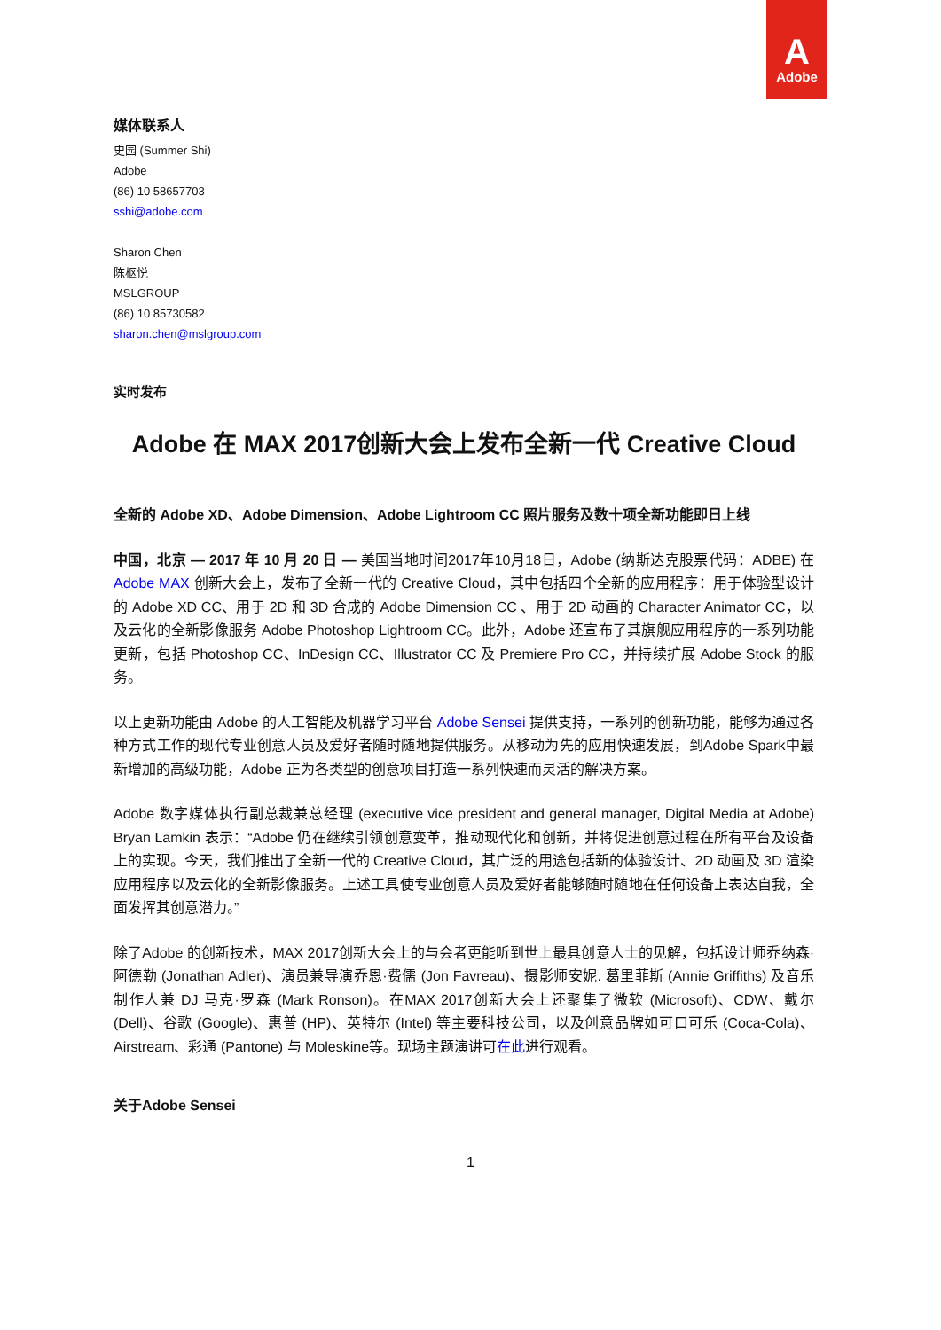A
Adobe
媒体联系人
史园 (Summer Shi)
Adobe
(86) 10 58657703
sshi@adobe.com
Sharon Chen
陈枢悦
MSLGROUP
(86) 10 85730582
sharon.chen@mslgroup.com
实时发布
Adobe 在 MAX 2017创新大会上发布全新一代 Creative Cloud
全新的 Adobe XD、Adobe Dimension、Adobe Lightroom CC 照片服务及数十项全新功能即日上线
中国，北京 — 2017 年 10 月 20 日 — 美国当地时间2017年10月18日，Adobe (纳斯达克股票代码：ADBE) 在 Adobe MAX 创新大会上，发布了全新一代的 Creative Cloud，其中包括四个全新的应用程序：用于体验型设计的 Adobe XD CC、用于 2D 和 3D 合成的 Adobe Dimension CC 、用于 2D 动画的 Character Animator CC，以及云化的全新影像服务 Adobe Photoshop Lightroom CC。此外，Adobe 还宣布了其旗舰应用程序的一系列功能更新，包括 Photoshop CC、InDesign CC、Illustrator CC 及 Premiere Pro CC，并持续扩展 Adobe Stock 的服务。
以上更新功能由 Adobe 的人工智能及机器学习平台 Adobe Sensei 提供支持，一系列的创新功能，能够为通过各种方式工作的现代专业创意人员及爱好者随时随地提供服务。从移动为先的应用快速发展，到Adobe Spark中最新增加的高级功能，Adobe 正为各类型的创意项目打造一系列快速而灵活的解决方案。
Adobe 数字媒体执行副总裁兼总经理 (executive vice president and general manager, Digital Media at Adobe) Bryan Lamkin 表示：“Adobe 仍在继续引领创意变革，推动现代化和创新，并将促进创意过程在所有平台及设备上的实现。今天，我们推出了全新一代的 Creative Cloud，其广泛的用途包括新的体验设计、2D 动画及 3D 渲染应用程序以及云化的全新影像服务。上述工具使专业创意人员及爱好者能够随时随地在任何设备上表达自我，全面发挥其创意潜力。”
除了Adobe 的创新技术，MAX 2017创新大会上的与会者更能听到世上最具创意人士的见解，包括设计师乔纳森·阿德勒 (Jonathan Adler)、演员兼导演乔恩·费儒 (Jon Favreau)、摄影师安妮. 葛里菲斯 (Annie Griffiths) 及音乐制作人兼 DJ 马克·罗森 (Mark Ronson)。在MAX 2017创新大会上还聚集了微软 (Microsoft)、CDW、戴尔 (Dell)、谷歌 (Google)、惠普 (HP)、英特尔 (Intel) 等主要科技公司，以及创意品牌如可口可乐 (Coca-Cola)、Airstream、彩通 (Pantone) 与 Moleskine等。现场主题演讲可在此进行观看。
关于Adobe Sensei
1